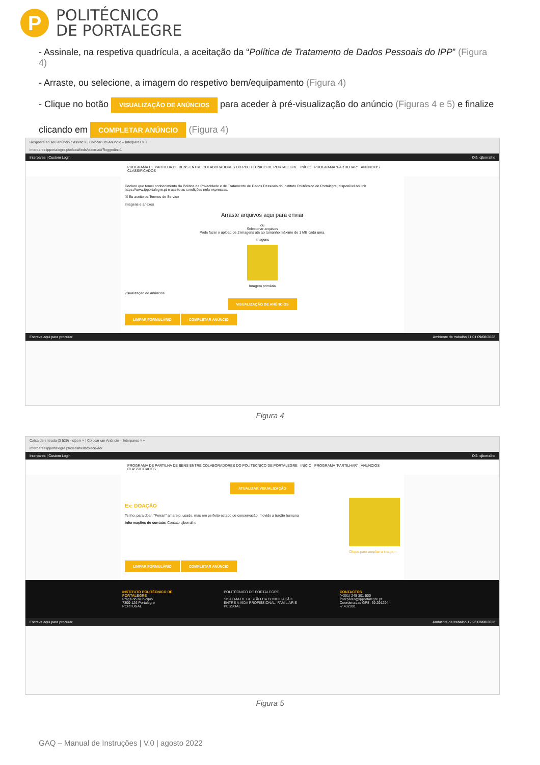P
POLITÉCNICO
DE PORTALEGRE
- Assinale, na respetiva quadrícula, a aceitação da “Política de Tratamento de Dados Pessoais do IPP” (Figura 4)
- Arraste, ou selecione, a imagem do respetivo bem/equipamento (Figura 4)
- Clique no botão VISUALIZAÇÃO DE ANÚNCIOS para aceder à pré-visualização do anúncio (Figuras 4 e 5) e finalize
clicando em COMPLETAR ANÚNCIO (Figura 4)
Resposta ao seu anúncio classific × | Colocar um Anúncio – Interpares × +
interpares.ipportalegre.pt/classifieds/place-ad/?loggedin=1
Interpares | Custom Login Olá, cjborralho
PROGRAMA DE PARTILHA DE BENS ENTRE COLABORADORES DO POLITÉCNICO DE PORTALEGRE INÍCIO PROGRAMA “PARTILHAR” ANÚNCIOS CLASSIFICADOS
Declaro que tomei conhecimento da Politica de Privacidade e de Tratamento de Dados Pessoais do Instituto Politécnico de Portalegre, disponível no link https://www.ipportalegre.pt e aceito as condições nela expressas.
☑ Eu aceito os Termos de Serviço
Imagens e anexos
Arraste arquivos aqui para enviar
ou
Selecionar arquivos
Pode fazer o upload de 2 imagens até ao tamanho máximo de 1 MB cada uma.
imagens
Imagem primária
visualização de anúncios
VISUALIZAÇÃO DE ANÚNCIOS
LIMPAR FORMULÁRIO COMPLETAR ANÚNCIO
Escreva aqui para procurar Ambiente de trabalho 11:01 09/08/2022
Figura 4
Caixa de entrada (3 529) - cjborr × | Colocar um Anúncio – Interpares × +
interpares.ipportalegre.pt/classifieds/place-ad/
Interpares | Custom Login Olá, cjborralho
PROGRAMA DE PARTILHA DE BENS ENTRE COLABORADORES DO POLITÉCNICO DE PORTALEGRE INÍCIO PROGRAMA “PARTILHAR” ANÚNCIOS CLASSIFICADOS
ATUALIZAR VISUALIZAÇÃO
Ex: DOAÇÃO
Tenho, para doar, "Ferrari" amarelo, usado, mas em perfeito estado de conservação, movido a tração humana
Informações de contato: Contato cjborralho
Clique para ampliar a imagem.
LIMPAR FORMULÁRIO COMPLETAR ANÚNCIO
INSTITUTO POLITÉCNICO DE PORTALEGRE
Praça do Município
7300-126 Portalegre
PORTUGAL
POLITÉCNICO DE PORTALEGRE
SISTEMA DE GESTÃO DA CONCILIAÇÃO
ENTRE A VIDA PROFISSIONAL, FAMILIAR E PESSOAL
CONTACTOS
(+351) 245 301 500
interpares@ipportalegre.pt
Coordenadas GPS: 39.291294, -7.432991
Escreva aqui para procurar Ambiente de trabalho 12:23 03/08/2022
Figura 5
GAQ – Manual de Instruções | V.0 | agosto 2022